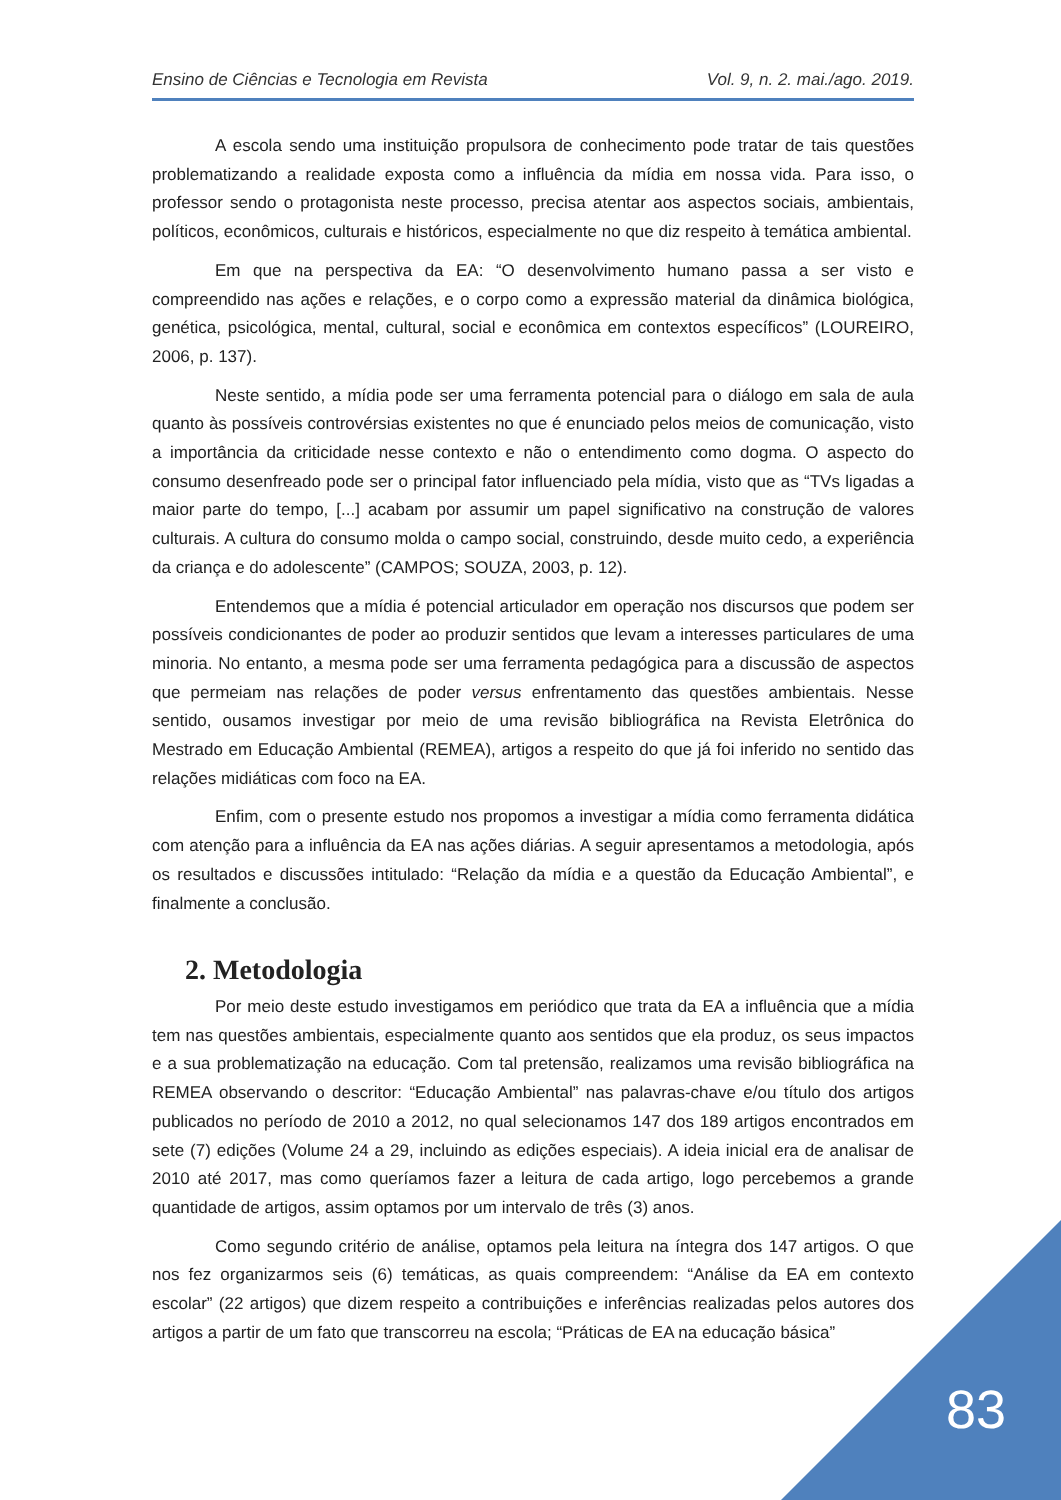Ensino de Ciências e Tecnologia em Revista Vol. 9, n. 2. mai./ago. 2019.
A escola sendo uma instituição propulsora de conhecimento pode tratar de tais questões problematizando a realidade exposta como a influência da mídia em nossa vida. Para isso, o professor sendo o protagonista neste processo, precisa atentar aos aspectos sociais, ambientais, políticos, econômicos, culturais e históricos, especialmente no que diz respeito à temática ambiental.
Em que na perspectiva da EA: “O desenvolvimento humano passa a ser visto e compreendido nas ações e relações, e o corpo como a expressão material da dinâmica biológica, genética, psicológica, mental, cultural, social e econômica em contextos específicos” (LOUREIRO, 2006, p. 137).
Neste sentido, a mídia pode ser uma ferramenta potencial para o diálogo em sala de aula quanto às possíveis controvérsias existentes no que é enunciado pelos meios de comunicação, visto a importância da criticidade nesse contexto e não o entendimento como dogma. O aspecto do consumo desenfreado pode ser o principal fator influenciado pela mídia, visto que as “TVs ligadas a maior parte do tempo, [...] acabam por assumir um papel significativo na construção de valores culturais. A cultura do consumo molda o campo social, construindo, desde muito cedo, a experiência da criança e do adolescente” (CAMPOS; SOUZA, 2003, p. 12).
Entendemos que a mídia é potencial articulador em operação nos discursos que podem ser possíveis condicionantes de poder ao produzir sentidos que levam a interesses particulares de uma minoria. No entanto, a mesma pode ser uma ferramenta pedagógica para a discussão de aspectos que permeiam nas relações de poder versus enfrentamento das questões ambientais. Nesse sentido, ousamos investigar por meio de uma revisão bibliográfica na Revista Eletrônica do Mestrado em Educação Ambiental (REMEA), artigos a respeito do que já foi inferido no sentido das relações midiáticas com foco na EA.
Enfim, com o presente estudo nos propomos a investigar a mídia como ferramenta didática com atenção para a influência da EA nas ações diárias. A seguir apresentamos a metodologia, após os resultados e discussões intitulado: “Relação da mídia e a questão da Educação Ambiental”, e finalmente a conclusão.
2. Metodologia
Por meio deste estudo investigamos em periódico que trata da EA a influência que a mídia tem nas questões ambientais, especialmente quanto aos sentidos que ela produz, os seus impactos e a sua problematização na educação. Com tal pretensão, realizamos uma revisão bibliográfica na REMEA observando o descritor: “Educação Ambiental” nas palavras-chave e/ou título dos artigos publicados no período de 2010 a 2012, no qual selecionamos 147 dos 189 artigos encontrados em sete (7) edições (Volume 24 a 29, incluindo as edições especiais). A ideia inicial era de analisar de 2010 até 2017, mas como queríamos fazer a leitura de cada artigo, logo percebemos a grande quantidade de artigos, assim optamos por um intervalo de três (3) anos.
Como segundo critério de análise, optamos pela leitura na íntegra dos 147 artigos. O que nos fez organizarmos seis (6) temáticas, as quais compreendem: “Análise da EA em contexto escolar” (22 artigos) que dizem respeito a contribuições e inferências realizadas pelos autores dos artigos a partir de um fato que transcorreu na escola; “Práticas de EA na educação básica”
83